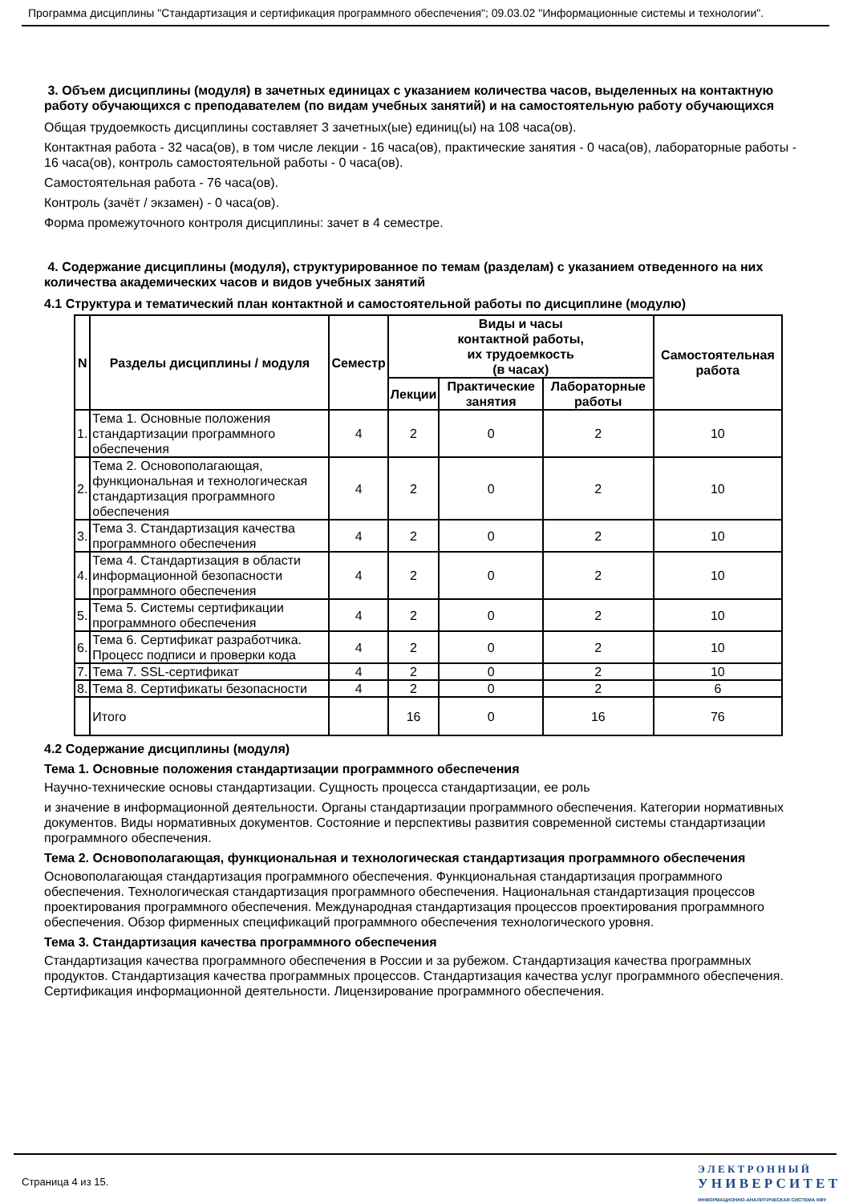Программа дисциплины "Стандартизация и сертификация программного обеспечения"; 09.03.02 "Информационные системы и технологии".
3. Объем дисциплины (модуля) в зачетных единицах с указанием количества часов, выделенных на контактную работу обучающихся с преподавателем (по видам учебных занятий) и на самостоятельную работу обучающихся
Общая трудоемкость дисциплины составляет 3 зачетных(ые) единиц(ы) на 108 часа(ов).
Контактная работа - 32 часа(ов), в том числе лекции - 16 часа(ов), практические занятия - 0 часа(ов), лабораторные работы - 16 часа(ов), контроль самостоятельной работы - 0 часа(ов).
Самостоятельная работа - 76 часа(ов).
Контроль (зачёт / экзамен) - 0 часа(ов).
Форма промежуточного контроля дисциплины: зачет в 4 семестре.
4. Содержание дисциплины (модуля), структурированное по темам (разделам) с указанием отведенного на них количества академических часов и видов учебных занятий
4.1 Структура и тематический план контактной и самостоятельной работы по дисциплине (модулю)
| N | Разделы дисциплины / модуля | Семестр | Виды и часы контактной работы, их трудоемкость (в часах) | | | Самостоятельная работа |
| --- | --- | --- | --- | --- | --- | --- |
| | | | Лекции | Практические занятия | Лабораторные работы | |
| 1. | Тема 1. Основные положения стандартизации программного обеспечения | 4 | 2 | 0 | 2 | 10 |
| 2. | Тема 2. Основополагающая, функциональная и технологическая стандартизация программного обеспечения | 4 | 2 | 0 | 2 | 10 |
| 3. | Тема 3. Стандартизация качества программного обеспечения | 4 | 2 | 0 | 2 | 10 |
| 4. | Тема 4. Стандартизация в области информационной безопасности программного обеспечения | 4 | 2 | 0 | 2 | 10 |
| 5. | Тема 5. Системы сертификации программного обеспечения | 4 | 2 | 0 | 2 | 10 |
| 6. | Тема 6. Сертификат разработчика. Процесс подписи и проверки кода | 4 | 2 | 0 | 2 | 10 |
| 7. | Тема 7. SSL-сертификат | 4 | 2 | 0 | 2 | 10 |
| 8. | Тема 8. Сертификаты безопасности | 4 | 2 | 0 | 2 | 6 |
| | Итого | | 16 | 0 | 16 | 76 |
4.2 Содержание дисциплины (модуля)
Тема 1. Основные положения стандартизации программного обеспечения
Научно-технические основы стандартизации. Сущность процесса стандартизации, ее роль
и значение в информационной деятельности. Органы стандартизации программного обеспечения. Категории нормативных документов. Виды нормативных документов. Состояние и перспективы развития современной системы стандартизации программного обеспечения.
Тема 2. Основополагающая, функциональная и технологическая стандартизация программного обеспечения
Основополагающая стандартизация программного обеспечения. Функциональная стандартизация программного обеспечения. Технологическая стандартизация программного обеспечения. Национальная стандартизация процессов проектирования программного обеспечения. Международная стандартизация процессов проектирования программного обеспечения. Обзор фирменных спецификаций программного обеспечения технологического уровня.
Тема 3. Стандартизация качества программного обеспечения
Стандартизация качества программного обеспечения в России и за рубежом. Стандартизация качества программных продуктов. Стандартизация качества программных процессов. Стандартизация качества услуг программного обеспечения. Сертификация информационной деятельности. Лицензирование программного обеспечения.
Страница 4 из 15.
Э Л Е К Т Р О Н Н Ы Й
У Н И В Е Р С И Т Е Т
ИНФОРМАЦИОННО-АНАЛИТИЧЕСКАЯ СИСТЕМА КФУ